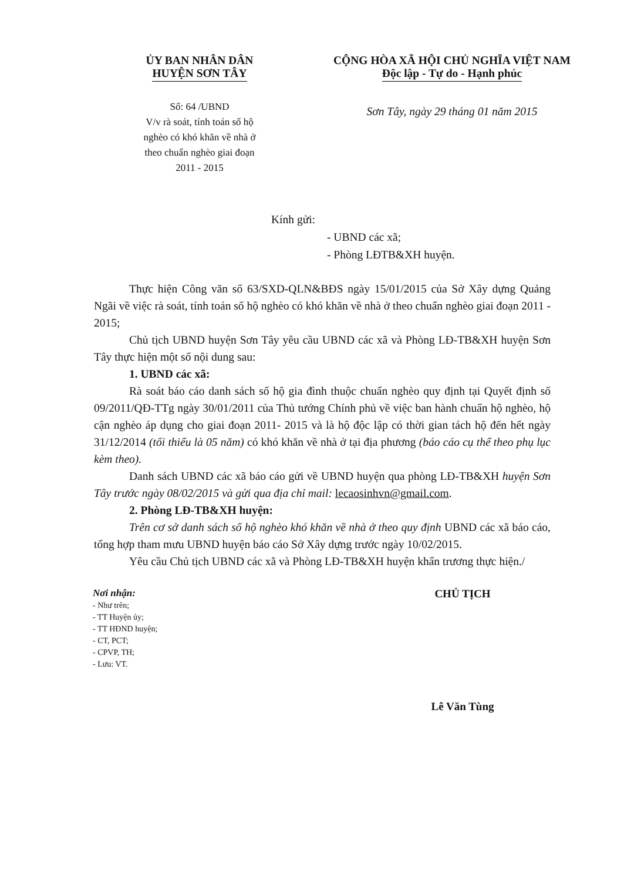ỦY BAN NHÂN DÂN
HUYỆN SƠN TÂY
Số: 64 /UBND
V/v rà soát, tính toán số hộ
nghèo có khó khăn về nhà ở
theo chuẩn nghèo giai đoạn
2011 - 2015
CỘNG HÒA XÃ HỘI CHỦ NGHĨA VIỆT NAM
Độc lập - Tự do - Hạnh phúc
Sơn Tây, ngày 29 tháng 01 năm 2015
Kính gửi:
- UBND các xã;
- Phòng LĐTB&XH huyện.
Thực hiện Công văn số 63/SXD-QLN&BĐS ngày 15/01/2015 của Sở Xây dựng Quảng Ngãi về việc rà soát, tính toán số hộ nghèo có khó khăn về nhà ở theo chuẩn nghèo giai đoạn 2011 - 2015;
Chủ tịch UBND huyện Sơn Tây yêu cầu UBND các xã và Phòng LĐ-TB&XH huyện Sơn Tây thực hiện một số nội dung sau:
1. UBND các xã:
Rà soát báo cáo danh sách số hộ gia đình thuộc chuẩn nghèo quy định tại Quyết định số 09/2011/QĐ-TTg ngày 30/01/2011 của Thủ tướng Chính phủ về việc ban hành chuẩn hộ nghèo, hộ cận nghèo áp dụng cho giai đoạn 2011- 2015 và là hộ độc lập có thời gian tách hộ đến hết ngày 31/12/2014 (tối thiểu là 05 năm) có khó khăn về nhà ở tại địa phương (báo cáo cụ thể theo phụ lục kèm theo).
Danh sách UBND các xã báo cáo gửi về UBND huyện qua phòng LĐ-TB&XH huyện Sơn Tây trước ngày 08/02/2015 và gửi qua địa chỉ mail: lecaosinhvn@gmail.com.
2. Phòng LĐ-TB&XH huyện:
Trên cơ sở danh sách số hộ nghèo khó khăn về nhà ở theo quy định UBND các xã báo cáo, tổng hợp tham mưu UBND huyện báo cáo Sở Xây dựng trước ngày 10/02/2015.
Yêu cầu Chủ tịch UBND các xã và Phòng LĐ-TB&XH huyện khẩn trương thực hiện./
Nơi nhận:
- Như trên;
- TT Huyện ủy;
- TT HĐND huyện;
- CT, PCT;
- CPVP, TH;
- Lưu: VT.
CHỦ TỊCH
Lê Văn Tùng